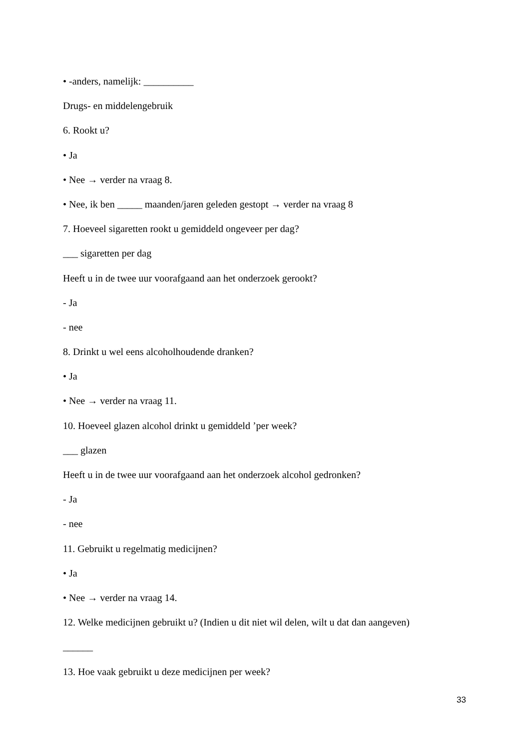• -anders, namelijk: __________
Drugs- en middelengebruik
6. Rookt u?
• Ja
• Nee → verder na vraag 8.
• Nee, ik ben _____ maanden/jaren geleden gestopt → verder na vraag 8
7. Hoeveel sigaretten rookt u gemiddeld ongeveer per dag?
___ sigaretten per dag
Heeft u in de twee uur voorafgaand aan het onderzoek gerookt?
- Ja
- nee
8. Drinkt u wel eens alcoholhoudende dranken?
• Ja
• Nee → verder na vraag 11.
10. Hoeveel glazen alcohol drinkt u gemiddeld ’per week?
___ glazen
Heeft u in de twee uur voorafgaand aan het onderzoek alcohol gedronken?
- Ja
- nee
11. Gebruikt u regelmatig medicijnen?
• Ja
• Nee → verder na vraag 14.
12. Welke medicijnen gebruikt u? (Indien u dit niet wil delen, wilt u dat dan aangeven)
______
13. Hoe vaak gebruikt u deze medicijnen per week?
33